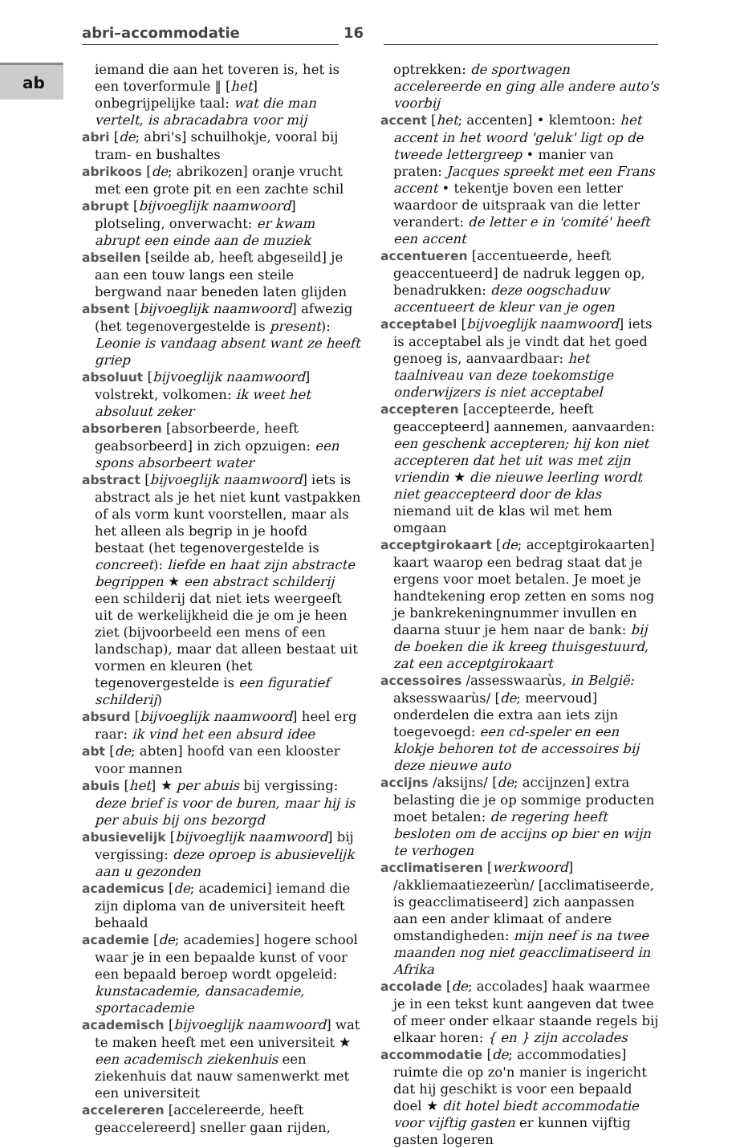abri–accommodatie 16
ab
iemand die aan het toveren is, het is een toverformule ‖ [het] onbegrijpelijke taal: wat die man vertelt, is abracadabra voor mij
abri [de; abri's] schuilhokje, vooral bij tram- en bushaltes
abrikoos [de; abrikozen] oranje vrucht met een grote pit en een zachte schil
abrupt [bijvoeglijk naamwoord] plotseling, onverwacht: er kwam abrupt een einde aan de muziek
abseilen [seilde ab, heeft abgeseild] je aan een touw langs een steile bergwand naar beneden laten glijden
absent [bijvoeglijk naamwoord] afwezig (het tegenovergestelde is present): Leonie is vandaag absent want ze heeft griep
absoluut [bijvoeglijk naamwoord] volstrekt, volkomen: ik weet het absoluut zeker
absorberen [absorbeerde, heeft geabsorbeerd] in zich opzuigen: een spons absorbeert water
abstract [bijvoeglijk naamwoord] iets is abstract als je het niet kunt vastpakken of als vorm kunt voorstellen, maar als het alleen als begrip in je hoofd bestaat (het tegenovergestelde is concreet): liefde en haat zijn abstracte begrippen ★ een abstract schilderij een schilderij dat niet iets weergeeft uit de werkelijkheid die je om je heen ziet (bijvoorbeeld een mens of een landschap), maar dat alleen bestaat uit vormen en kleuren (het tegenovergestelde is een figuratief schilderij)
absurd [bijvoeglijk naamwoord] heel erg raar: ik vind het een absurd idee
abt [de; abten] hoofd van een klooster voor mannen
abuis [het] ★ per abuis bij vergissing: deze brief is voor de buren, maar hij is per abuis bij ons bezorgd
abusievelijk [bijvoeglijk naamwoord] bij vergissing: deze oproep is abusievelijk aan u gezonden
academicus [de; academici] iemand die zijn diploma van de universiteit heeft behaald
academie [de; academies] hogere school waar je in een bepaalde kunst of voor een bepaald beroep wordt opgeleid: kunstacademie, dansacademie, sportacademie
academisch [bijvoeglijk naamwoord] wat te maken heeft met een universiteit ★ een academisch ziekenhuis een ziekenhuis dat nauw samenwerkt met een universiteit
accelereren [accelereerde, heeft geaccelereerd] sneller gaan rijden,
optrekken: de sportwagen accelereerde en ging alle andere auto's voorbij
accent [het; accenten] • klemtoon: het accent in het woord 'geluk' ligt op de tweede lettergreep • manier van praten: Jacques spreekt met een Frans accent • tekentje boven een letter waardoor de uitspraak van die letter verandert: de letter e in 'comité' heeft een accent
accentueren [accentueerde, heeft geaccentueerd] de nadruk leggen op, benadrukken: deze oogschaduw accentueert de kleur van je ogen
acceptabel [bijvoeglijk naamwoord] iets is acceptabel als je vindt dat het goed genoeg is, aanvaardbaar: het taalniveau van deze toekomstige onderwijzers is niet acceptabel
accepteren [accepteerde, heeft geaccepteerd] aannemen, aanvaarden: een geschenk accepteren; hij kon niet accepteren dat het uit was met zijn vriendin ★ die nieuwe leerling wordt niet geaccepteerd door de klas niemand uit de klas wil met hem omgaan
acceptgirokaart [de; acceptgirokaarten] kaart waarop een bedrag staat dat je ergens voor moet betalen. Je moet je handtekening erop zetten en soms nog je bankrekeningnummer invullen en daarna stuur je hem naar de bank: bij de boeken die ik kreeg thuisgestuurd, zat een acceptgirokaart
accessoires /assesswaarùs, in België: aksesswaarùs/ [de; meervoud] onderdelen die extra aan iets zijn toegevoegd: een cd-speler en een klokje behoren tot de accessoires bij deze nieuwe auto
accijns /aksijns/ [de; accijnzen] extra belasting die je op sommige producten moet betalen: de regering heeft besloten om de accijns op bier en wijn te verhogen
acclimatiseren [werkwoord] /akkliemaatiezeerùn/ [acclimatiseerde, is geacclimatiseerd] zich aanpassen aan een ander klimaat of andere omstandigheden: mijn neef is na twee maanden nog niet geacclimatiseerd in Afrika
accolade [de; accolades] haak waarmee je in een tekst kunt aangeven dat twee of meer onder elkaar staande regels bij elkaar horen: { en } zijn accolades
accommodatie [de; accommodaties] ruimte die op zo'n manier is ingericht dat hij geschikt is voor een bepaald doel ★ dit hotel biedt accommodatie voor vijftig gasten er kunnen vijftig gasten logeren